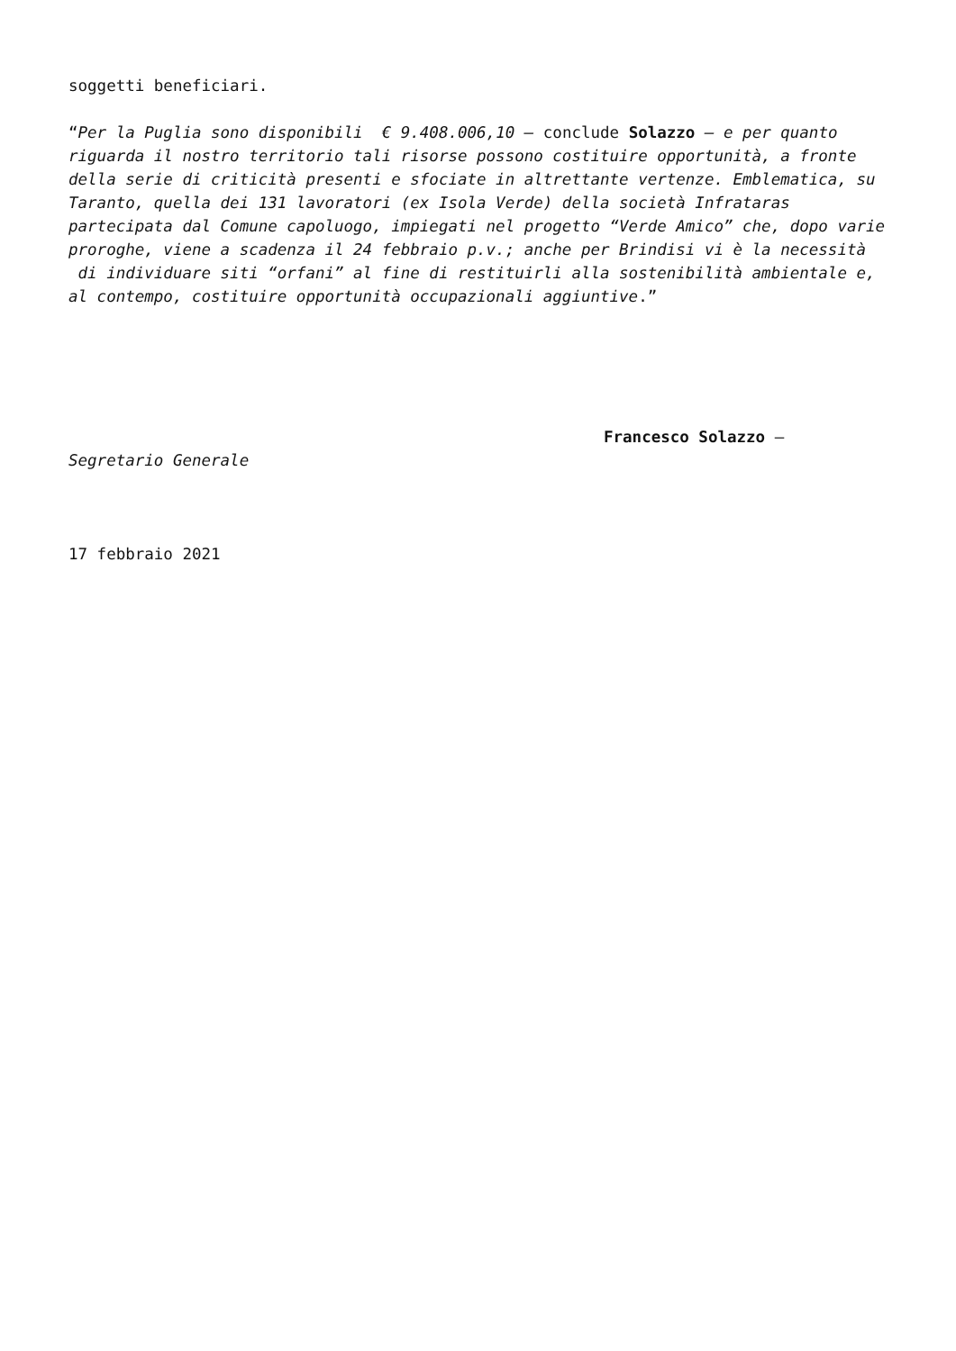soggetti beneficiari.
“Per la Puglia sono disponibili € 9.408.006,10 – conclude Solazzo – e per quanto riguarda il nostro territorio tali risorse possono costituire opportunità, a fronte della serie di criticità presenti e sfociate in altrettante vertenze. Emblematica, su Taranto, quella dei 131 lavoratori (ex Isola Verde) della società Infrataras partecipata dal Comune capoluogo, impiegati nel progetto “Verde Amico” che, dopo varie proroghe, viene a scadenza il 24 febbraio p.v.; anche per Brindisi vi è la necessità di individuare siti “orfani” al fine di restituirli alla sostenibilità ambientale e, al contempo, costituire opportunità occupazionali aggiuntive.”
Francesco Solazzo –
Segretario Generale
17 febbraio 2021